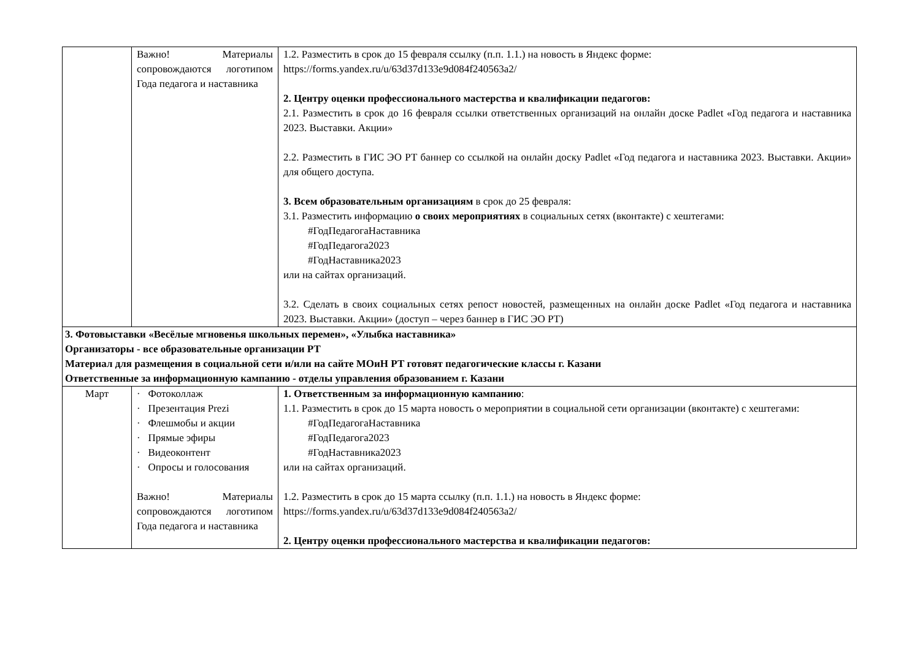| | Важно! Материалы сопровождаются логотипом Года педагога и наставника | 1.2. Разместить в срок до 15 февраля ссылку (п.п. 1.1.) на новость в Яндекс форме: https://forms.yandex.ru/u/63d37d133e9d084f240563a2/ 2. Центру оценки профессионального мастерства и квалификации педагогов: 2.1. Разместить в срок до 16 февраля ссылки ответственных организаций на онлайн доске Padlet «Год педагога и наставника 2023. Выставки. Акции» 2.2. Разместить в ГИС ЭО РТ баннер со ссылкой на онлайн доску Padlet «Год педагога и наставника 2023. Выставки. Акции» для общего доступа. 3. Всем образовательным организациям в срок до 25 февраля: 3.1. Разместить информацию о своих мероприятиях в социальных сетях (вконтакте) с хештегами: #ГодПедагогаНаставника #ГодПедагога2023 #ГодНаставника2023 или на сайтах организаций. 3.2. Сделать в своих социальных сетях репост новостей, размещенных на онлайн доске Padlet «Год педагога и наставника 2023. Выставки. Акции» (доступ – через баннер в ГИС ЭО РТ) |
| 3. Фотовыставки «Весёлые мгновенья школьных перемен», «Улыбка наставника» Организаторы - все образовательные организации РТ Материал для размещения в социальной сети и/или на сайте МОиН РТ готовят педагогические классы г. Казани Ответственные за информационную кампанию - отделы управления образованием г. Казани | | |
| Март | · Фотоколлаж · Презентация Prezi · Флешмобы и акции · Прямые эфиры · Видеоконтент · Опросы и голосования Важно! Материалы сопровождаются логотипом Года педагога и наставника | 1. Ответственным за информационную кампанию : 1.1. Разместить в срок до 15 марта новость о мероприятии в социальной сети организации (вконтакте) с хештегами: #ГодПедагогаНаставника #ГодПедагога2023 #ГодНаставника2023 или на сайтах организаций. 1.2. Разместить в срок до 15 марта ссылку (п.п. 1.1.) на новость в Яндекс форме: https://forms.yandex.ru/u/63d37d133e9d084f240563a2/ 2. Центру оценки профессионального мастерства и квалификации педагогов: |